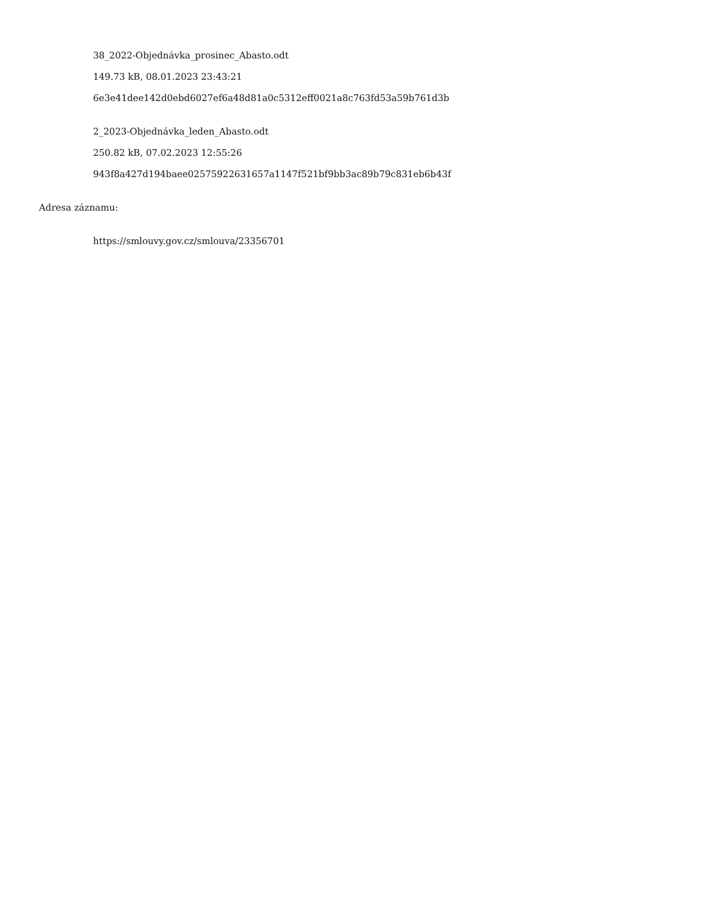38_2022-Objednávka_prosinec_Abasto.odt
149.73 kB, 08.01.2023 23:43:21
6e3e41dee142d0ebd6027ef6a48d81a0c5312eff0021a8c763fd53a59b761d3b
2_2023-Objednávka_leden_Abasto.odt
250.82 kB, 07.02.2023 12:55:26
943f8a427d194baee02575922631657a1147f521bf9bb3ac89b79c831eb6b43f
Adresa záznamu:
https://smlouvy.gov.cz/smlouva/23356701